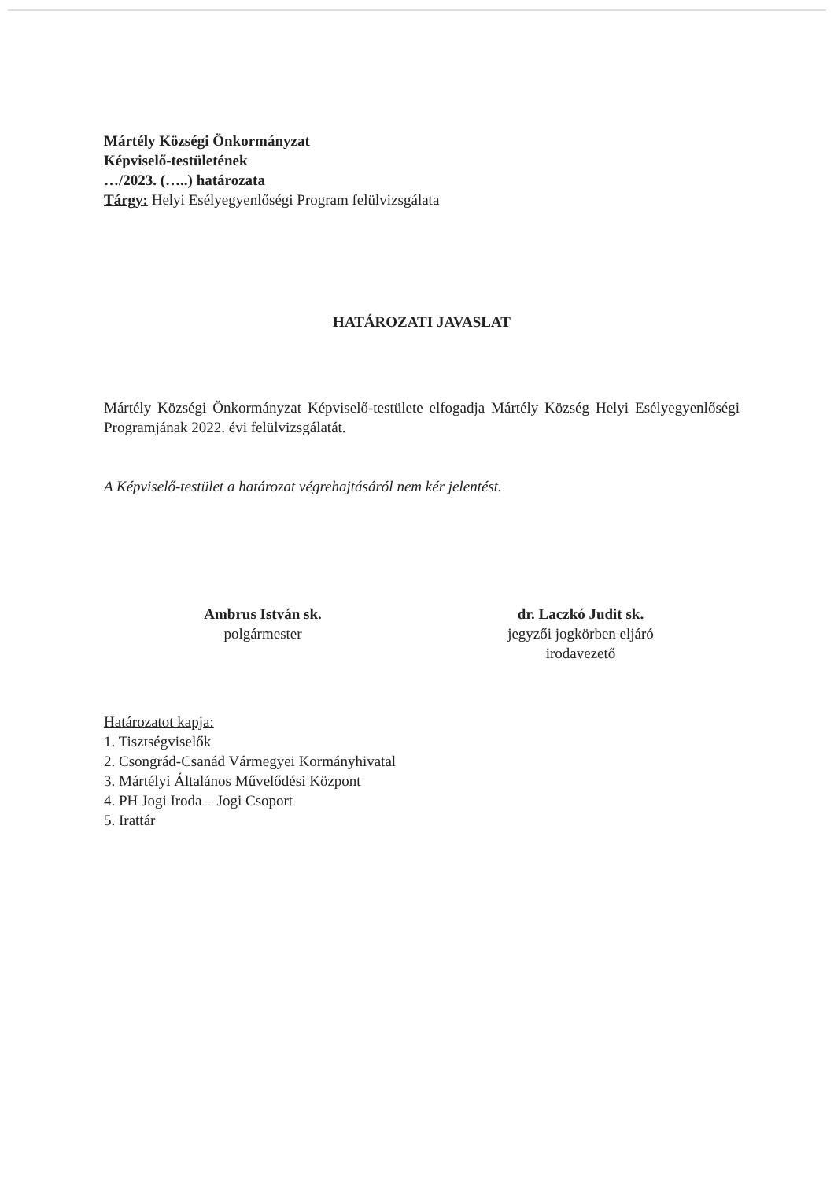Mártély Községi Önkormányzat
Képviselő-testületének
…/2023. (…..) határozata
Tárgy: Helyi Esélyegyenlőségi Program felülvizsgálata
HATÁROZATI JAVASLAT
Mártély Községi Önkormányzat Képviselő-testülete elfogadja Mártély Község Helyi Esélyegyenlőségi Programjának 2022. évi felülvizsgálatát.
A Képviselő-testület a határozat végrehajtásáról nem kér jelentést.
Ambrus István sk.
polgármester
dr. Laczkó Judit sk.
jegyzői jogkörben eljáró
irodavezető
Határozatot kapja:
1. Tisztségviselők
2. Csongrád-Csanád Vármegyei Kormányhivatal
3. Mártélyi Általános Művelődési Központ
4. PH Jogi Iroda – Jogi Csoport
5. Irattár